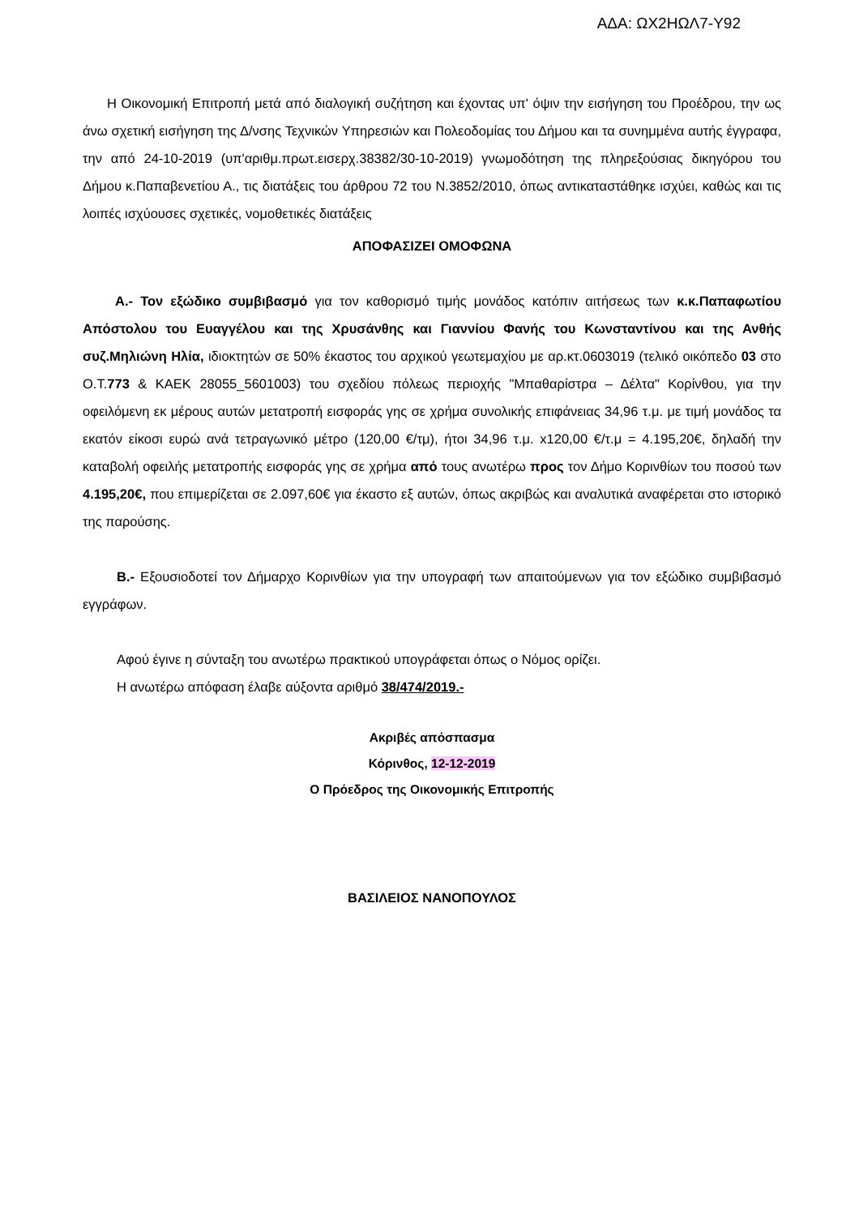ΑΔΑ: ΩΧ2ΗΩΛ7-Υ92
Η Οικονομική Επιτροπή μετά από διαλογική συζήτηση και έχοντας υπ' όψιν την εισήγηση του Προέδρου, την ως άνω σχετική εισήγηση της Δ/νσης Τεχνικών Υπηρεσιών και Πολεοδομίας του Δήμου και τα συνημμένα αυτής έγγραφα, την από 24-10-2019 (υπ'αριθμ.πρωτ.εισερχ.38382/30-10-2019) γνωμοδότηση της πληρεξούσιας δικηγόρου του Δήμου κ.Παπαβενετίου Α., τις διατάξεις του άρθρου 72 του Ν.3852/2010, όπως αντικαταστάθηκε ισχύει, καθώς και τις λοιπές ισχύουσες σχετικές, νομοθετικές διατάξεις
ΑΠΟΦΑΣΙΖΕΙ ΟΜΟΦΩΝΑ
Α.- Τον εξώδικο συμβιβασμό για τον καθορισμό τιμής μονάδος κατόπιν αιτήσεως των κ.κ.Παπαφωτίου Απόστολου του Ευαγγέλου και της Χρυσάνθης και Γιαννίου Φανής του Κωνσταντίνου και της Ανθής συζ.Μηλιώνη Ηλία, ιδιοκτητών σε 50% έκαστος του αρχικού γεωτεμαχίου με αρ.κτ.0603019 (τελικό οικόπεδο 03 στο Ο.Τ.773 & ΚΑΕΚ 28055_5601003) του σχεδίου πόλεως περιοχής "Μπαθαρίστρα – Δέλτα" Κορίνθου, για την οφειλόμενη εκ μέρους αυτών μετατροπή εισφοράς γης σε χρήμα συνολικής επιφάνειας 34,96 τ.μ. με τιμή μονάδος τα εκατόν είκοσι ευρώ ανά τετραγωνικό μέτρο (120,00 €/τμ), ήτοι 34,96 τ.μ. x120,00 €/τ.μ = 4.195,20€, δηλαδή την καταβολή οφειλής μετατροπής εισφοράς γης σε χρήμα από τους ανωτέρω προς τον Δήμο Κορινθίων του ποσού των 4.195,20€, που επιμερίζεται σε 2.097,60€ για έκαστο εξ αυτών, όπως ακριβώς και αναλυτικά αναφέρεται στο ιστορικό της παρούσης.
Β.- Εξουσιοδοτεί τον Δήμαρχο Κορινθίων για την υπογραφή των απαιτούμενων για τον εξώδικο συμβιβασμό εγγράφων.
Αφού έγινε η σύνταξη του ανωτέρω πρακτικού υπογράφεται όπως ο Νόμος ορίζει.
Η ανωτέρω απόφαση έλαβε αύξοντα αριθμό 38/474/2019.-
Ακριβές απόσπασμα
Κόρινθος, 12-12-2019
Ο Πρόεδρος της Οικονομικής Επιτροπής
ΒΑΣΙΛΕΙΟΣ ΝΑΝΟΠΟΥΛΟΣ